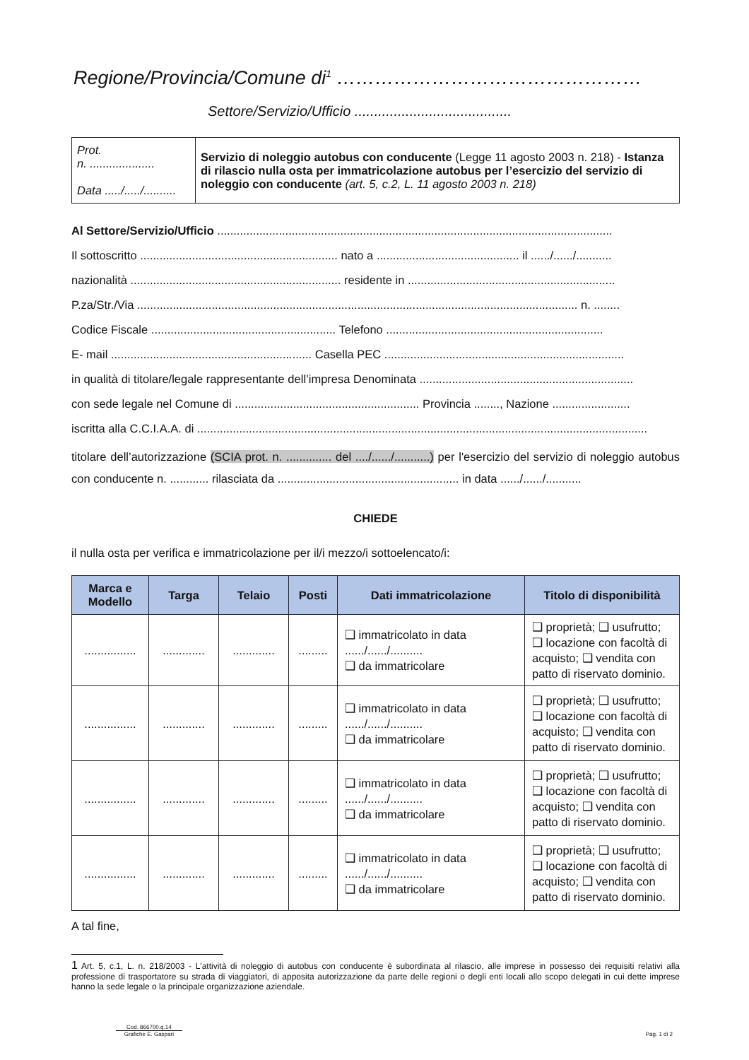Regione/Provincia/Comune di<sup>1</sup> …………………………………………
Settore/Servizio/Ufficio ........................................
| Prot. n. .................... Data ...../...../.......... | Servizio di noleggio autobus con conducente (Legge 11 agosto 2003 n. 218) - Istanza di rilascio nulla osta per immatricolazione autobus per l’esercizio del servizio di noleggio con conducente (art. 5, c.2, L. 11 agosto 2003 n. 218) |
Al Settore/Servizio/Ufficio ..........................................................................................................................
Il sottoscritto ............................................................. nato a ............................................ il ....../....../...........
nazionalità ................................................................. residente in ................................................................
P.za/Str./Via ........................................................................................................................................ n. ........
Codice Fiscale ......................................................... Telefono ...................................................................
E- mail .............................................................. Casella PEC ..........................................................................
in qualità di titolare/legale rappresentante dell’impresa Denominata ..................................................................
con sede legale nel Comune di ......................................................... Provincia ........, Nazione ........................
iscritta alla C.C.I.A.A. di ...........................................................................................................................................
titolare dell’autorizzazione (SCIA prot. n. .............. del ..../....../...........) per l'esercizio del servizio di noleggio autobus con conducente n. ............ rilasciata da ........................................................ in data ....../....../...........
CHIEDE
il nulla osta per verifica e immatricolazione per il/i mezzo/i sottoelencato/i:
| Marca e Modello | Targa | Telaio | Posti | Dati immatricolazione | Titolo di disponibilità |
| --- | --- | --- | --- | --- | --- |
| ................ | ............. | ............. | ......... | ❑ immatricolato in data ....../....../.......... ❑ da immatricolare | ❑ proprietà; ❑ usufrutto; ❑ locazione con facoltà di acquisto; ❑ vendita con patto di riservato dominio. |
| ................ | ............. | ............. | ......... | ❑ immatricolato in data ....../....../.......... ❑ da immatricolare | ❑ proprietà; ❑ usufrutto; ❑ locazione con facoltà di acquisto; ❑ vendita con patto di riservato dominio. |
| ................ | ............. | ............. | ......... | ❑ immatricolato in data ....../....../.......... ❑ da immatricolare | ❑ proprietà; ❑ usufrutto; ❑ locazione con facoltà di acquisto; ❑ vendita con patto di riservato dominio. |
| ................ | ............. | ............. | ......... | ❑ immatricolato in data ....../....../.......... ❑ da immatricolare | ❑ proprietà; ❑ usufrutto; ❑ locazione con facoltà di acquisto; ❑ vendita con patto di riservato dominio. |
A tal fine,
1 Art. 5, c.1, L. n. 218/2003 - L'attività di noleggio di autobus con conducente è subordinata al rilascio, alle imprese in possesso dei requisiti relativi alla professione di trasportatore su strada di viaggiatori, di apposita autorizzazione da parte delle regioni o degli enti locali allo scopo delegati in cui dette imprese hanno la sede legale o la principale organizzazione aziendale.
Cod. 866700.q.14
Grafiche E. Gaspari
Pag. 1 di 2